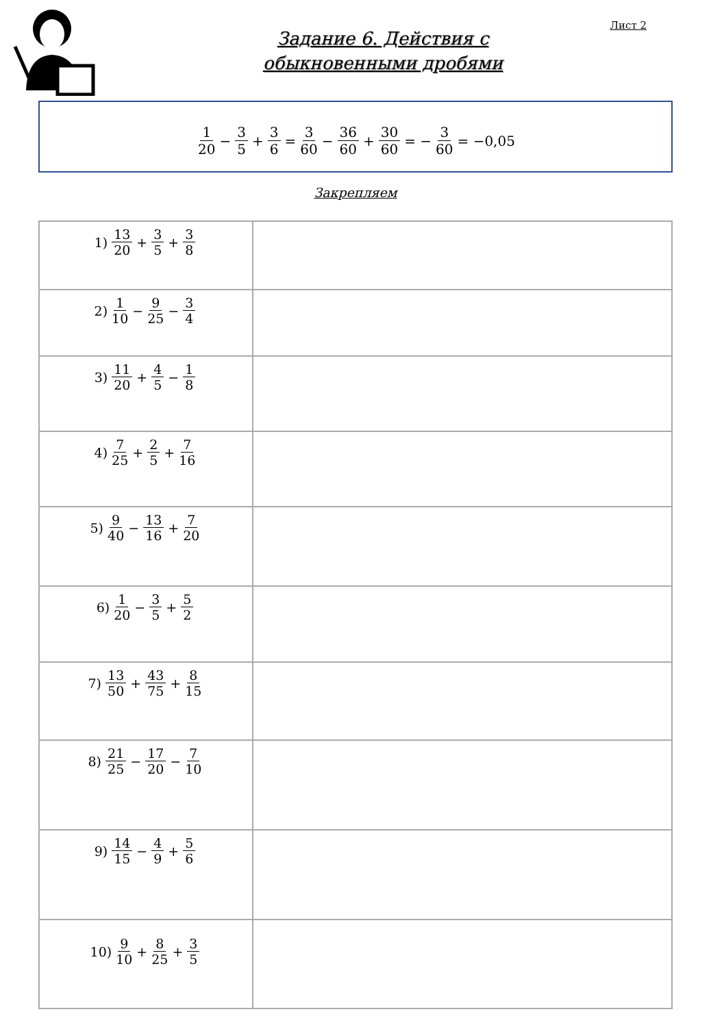Лист 2
Задание 6. Действия с
обыкновенными дробями
1 20 − 3 5 + 3 6 = 3 60 − 36 60 + 30 60 = − 3 60 = −0,05
Закрепляем
| 1) 13 20 + 3 5 + 3 8 | |
| 2) 1 10 − 9 25 − 3 4 | |
| 3) 11 20 + 4 5 − 1 8 | |
| 4) 7 25 + 2 5 + 7 16 | |
| 5) 9 40 − 13 16 + 7 20 | |
| 6) 1 20 − 3 5 + 5 2 | |
| 7) 13 50 + 43 75 + 8 15 | |
| 8) 21 25 − 17 20 − 7 10 | |
| 9) 14 15 − 4 9 + 5 6 | |
| 10) 9 10 + 8 25 + 3 5 | |